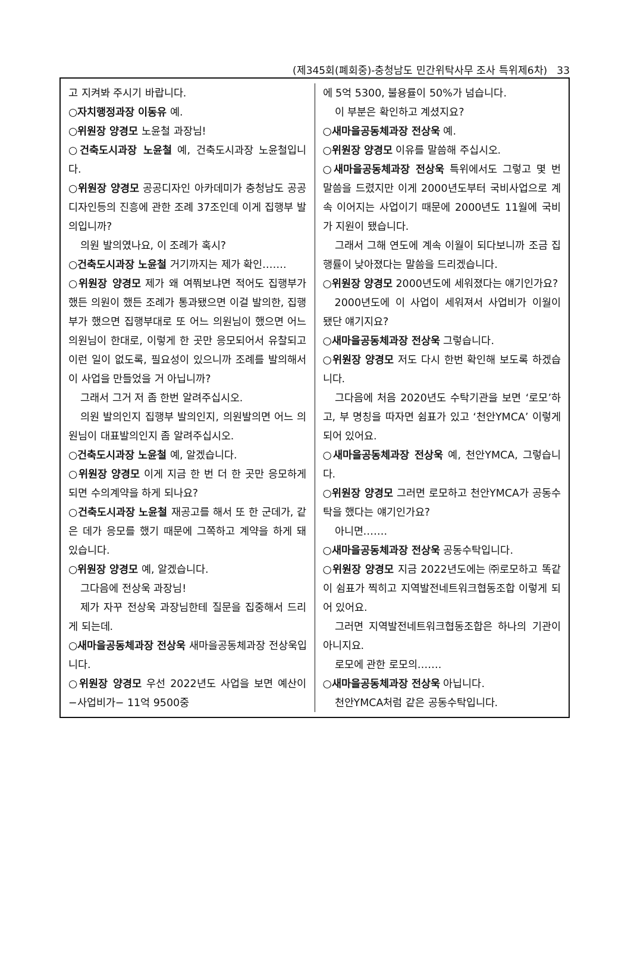(제345회(폐회중)-충청남도 민간위탁사무 조사 특위제6차) 33
고 지켜봐 주시기 바랍니다.
○자치행정과장 이동유 예.
○위원장 양경모 노윤철 과장님!
○건축도시과장 노윤철 예, 건축도시과장 노윤철입니다.
○위원장 양경모 공공디자인 아카데미가 충청남도 공공디자인등의 진흥에 관한 조례 37조인데 이게 집행부 발의입니까?
의원 발의였나요, 이 조례가 혹시?
○건축도시과장 노윤철 거기까지는 제가 확인…….
○위원장 양경모 제가 왜 여쭤보냐면 적어도 집행부가 했든 의원이 했든 조례가 통과됐으면 이걸 발의한, 집행부가 했으면 집행부대로 또 어느 의원님이 했으면 어느 의원님이 한대로, 이렇게 한 곳만 응모되어서 유찰되고 이런 일이 없도록, 필요성이 있으니까 조례를 발의해서 이 사업을 만들었을 거 아닙니까?
그래서 그거 저 좀 한번 알려주십시오.
의원 발의인지 집행부 발의인지, 의원발의면 어느 의원님이 대표발의인지 좀 알려주십시오.
○건축도시과장 노윤철 예, 알겠습니다.
○위원장 양경모 이게 지금 한 번 더 한 곳만 응모하게 되면 수의계약을 하게 되나요?
○건축도시과장 노윤철 재공고를 해서 또 한 군데가, 같은 데가 응모를 했기 때문에 그쪽하고 계약을 하게 돼 있습니다.
○위원장 양경모 예, 알겠습니다.
그다음에 전상욱 과장님!
제가 자꾸 전상욱 과장님한테 질문을 집중해서 드리게 되는데.
○새마을공동체과장 전상욱 새마을공동체과장 전상욱입니다.
○위원장 양경모 우선 2022년도 사업을 보면 예산이 −사업비가− 11억 9500중
에 5억 5300, 불용률이 50%가 넘습니다.
이 부분은 확인하고 계셨지요?
○새마을공동체과장 전상욱 예.
○위원장 양경모 이유를 말씀해 주십시오.
○새마을공동체과장 전상욱 특위에서도 그렇고 몇 번 말씀을 드렸지만 이게 2000년도부터 국비사업으로 계속 이어지는 사업이기 때문에 2000년도 11월에 국비가 지원이 됐습니다.
그래서 그해 연도에 계속 이월이 되다보니까 조금 집행률이 낮아졌다는 말씀을 드리겠습니다.
○위원장 양경모 2000년도에 세워졌다는 얘기인가요?
2000년도에 이 사업이 세워져서 사업비가 이월이 됐단 얘기지요?
○새마을공동체과장 전상욱 그렇습니다.
○위원장 양경모 저도 다시 한번 확인해 보도록 하겠습니다.
그다음에 처음 2020년도 수탁기관을 보면 ‘로모’하고, 부 명칭을 따자면 쉼표가 있고 ‘천안YMCA’ 이렇게 되어 있어요.
○새마을공동체과장 전상욱 예, 천안YMCA, 그렇습니다.
○위원장 양경모 그러면 로모하고 천안YMCA가 공동수탁을 했다는 얘기인가요?
아니면…….
○새마을공동체과장 전상욱 공동수탁입니다.
○위원장 양경모 지금 2022년도에는 ㈜로모하고 똑같이 쉼표가 찍히고 지역발전네트워크협동조합 이렇게 되어 있어요.
그러면 지역발전네트워크협동조합은 하나의 기관이 아니지요.
로모에 관한 로모의…….
○새마을공동체과장 전상욱 아닙니다.
천안YMCA처럼 같은 공동수탁입니다.